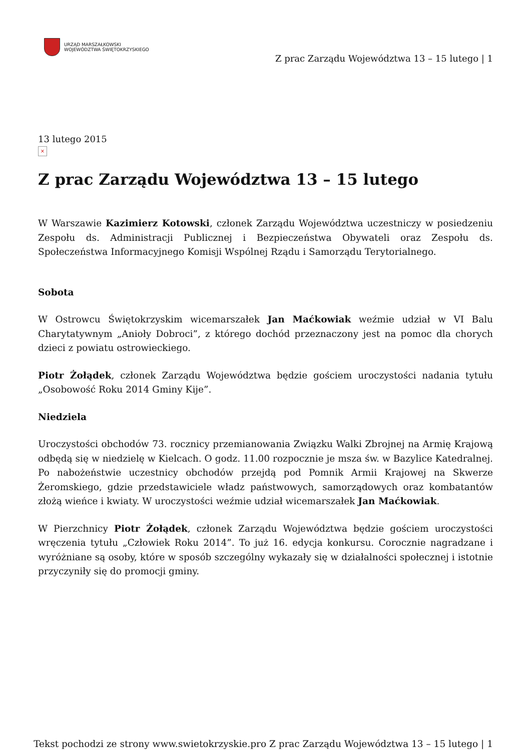URZĄD MARSZAŁKOWSKI
WOJEWÓDZTWA ŚWIĘTOKRZYSKIEGO
Z prac Zarządu Województwa 13 – 15 lutego | 1
13 lutego 2015
×
Z prac Zarządu Województwa 13 – 15 lutego
W Warszawie Kazimierz Kotowski, członek Zarządu Województwa uczestniczy w posiedzeniu Zespołu ds. Administracji Publicznej i Bezpieczeństwa Obywateli oraz Zespołu ds. Społeczeństwa Informacyjnego Komisji Wspólnej Rządu i Samorządu Terytorialnego.
Sobota
W Ostrowcu Świętokrzyskim wicemarszałek Jan Maćkowiak weźmie udział w VI Balu Charytatywnym „Anioły Dobroci”, z którego dochód przeznaczony jest na pomoc dla chorych dzieci z powiatu ostrowieckiego.
Piotr Żołądek, członek Zarządu Województwa będzie gościem uroczystości nadania tytułu „Osobowość Roku 2014 Gminy Kije”.
Niedziela
Uroczystości obchodów 73. rocznicy przemianowania Związku Walki Zbrojnej na Armię Krajową odbędą się w niedzielę w Kielcach. O godz. 11.00 rozpocznie je msza św. w Bazylice Katedralnej. Po nabożeństwie uczestnicy obchodów przejdą pod Pomnik Armii Krajowej na Skwerze Żeromskiego, gdzie przedstawiciele władz państwowych, samorządowych oraz kombatantów złożą wieńce i kwiaty. W uroczystości weźmie udział wicemarszałek Jan Maćkowiak.
W Pierzchnicy Piotr Żołądek, członek Zarządu Województwa będzie gościem uroczystości wręczenia tytułu „Człowiek Roku 2014”. To już 16. edycja konkursu. Corocznie nagradzane i wyróżniane są osoby, które w sposób szczególny wykazały się w działalności społecznej i istotnie przyczyniły się do promocji gminy.
Tekst pochodzi ze strony www.swietokrzyskie.pro Z prac Zarządu Województwa 13 – 15 lutego | 1